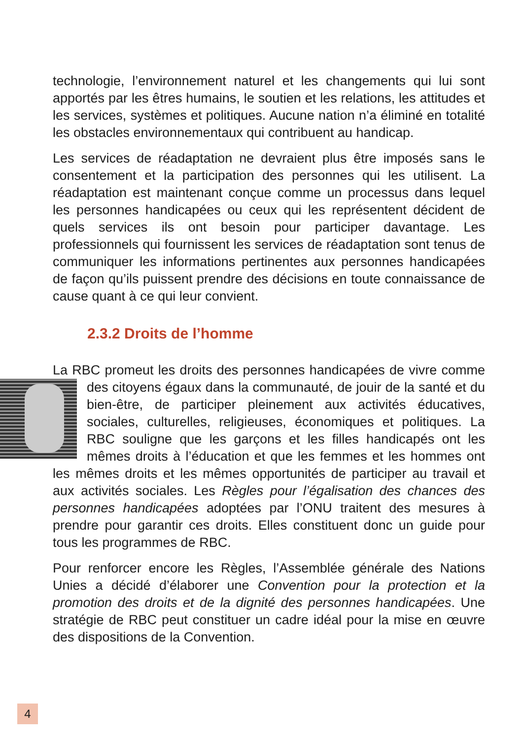technologie, l’environnement naturel et les changements qui lui sont apportés par les êtres humains, le soutien et les relations, les attitudes et les services, systèmes et politiques. Aucune nation n’a éliminé en totalité les obstacles environnementaux qui contribuent au handicap.
Les services de réadaptation ne devraient plus être imposés sans le consentement et la participation des personnes qui les utilisent. La réadaptation est maintenant conçue comme un processus dans lequel les personnes handicapées ou ceux qui les représentent décident de quels services ils ont besoin pour participer davantage. Les professionnels qui fournissent les services de réadaptation sont tenus de communiquer les informations pertinentes aux personnes handicapées de façon qu’ils puissent prendre des décisions en toute connaissance de cause quant à ce qui leur convient.
2.3.2 Droits de l’homme
La RBC promeut les droits des personnes handicapées de vivre comme des citoyens égaux dans la communauté, de jouir de la santé et du bien-être, de participer pleinement aux activités éducatives, sociales, culturelles, religieuses, économiques et politiques. La RBC souligne que les garçons et les filles handicapés ont les mêmes droits à l’éducation et que les femmes et les hommes ont les mêmes droits et les mêmes opportunités de participer au travail et aux activités sociales. Les Règles pour l’égalisation des chances des personnes handicapées adoptées par l’ONU traitent des mesures à prendre pour garantir ces droits. Elles constituent donc un guide pour tous les programmes de RBC.
Pour renforcer encore les Règles, l’Assemblée générale des Nations Unies a décidé d’élaborer une Convention pour la protection et la promotion des droits et de la dignité des personnes handicapées. Une stratégie de RBC peut constituer un cadre idéal pour la mise en œuvre des dispositions de la Convention.
4